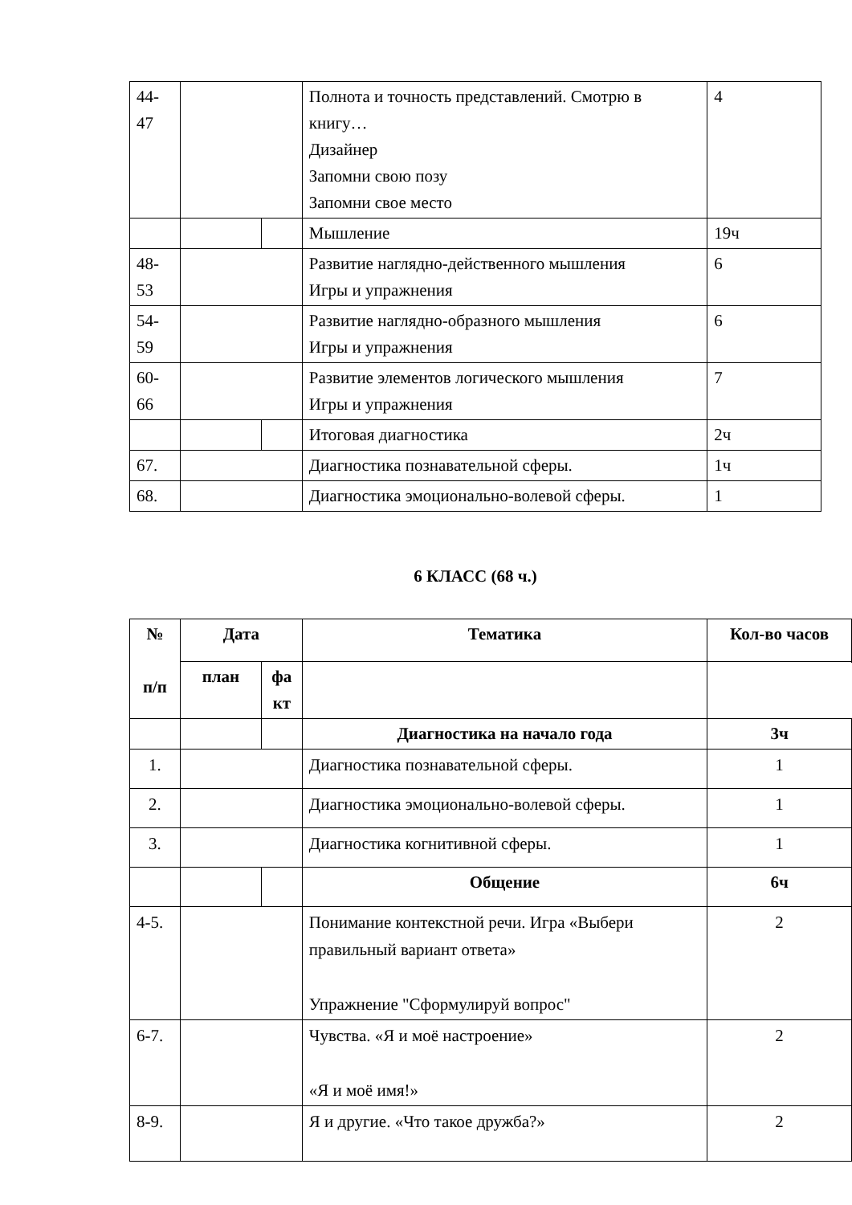| 44- 47 | | | Полнота и точность представлений. Смотрю в книгу… Дизайнер Запомни свою позу Запомни свое место | 4 |
| | | | Мышление | 19ч |
| 48- 53 | | | Развитие наглядно-действенного мышления Игры и упражнения | 6 |
| 54- 59 | | | Развитие наглядно-образного мышления Игры и упражнения | 6 |
| 60- 66 | | | Развитие элементов логического мышления Игры и упражнения | 7 |
| | | | Итоговая диагностика | 2ч |
| 67. | | | Диагностика познавательной сферы. | 1ч |
| 68. | | | Диагностика эмоционально-волевой сферы. | 1 |
6 КЛАСС (68 ч.)
| № п/п | Дата | | Тематика | Кол-во часов |
| --- | --- | --- | --- | --- |
| | план | фа кт | | |
| | | | Диагностика на начало года | 3ч |
| 1. | | | Диагностика познавательной сферы. | 1 |
| 2. | | | Диагностика эмоционально-волевой сферы. | 1 |
| 3. | | | Диагностика когнитивной сферы. | 1 |
| | | | Общение | 6ч |
| 4-5. | | | Понимание контекстной речи. Игра «Выбери правильный вариант ответа» Упражнение "Сформулируй вопрос" | 2 |
| 6-7. | | | Чувства. «Я и моё настроение» «Я и моё имя!» | 2 |
| 8-9. | | | Я и другие. «Что такое дружба?» | 2 |